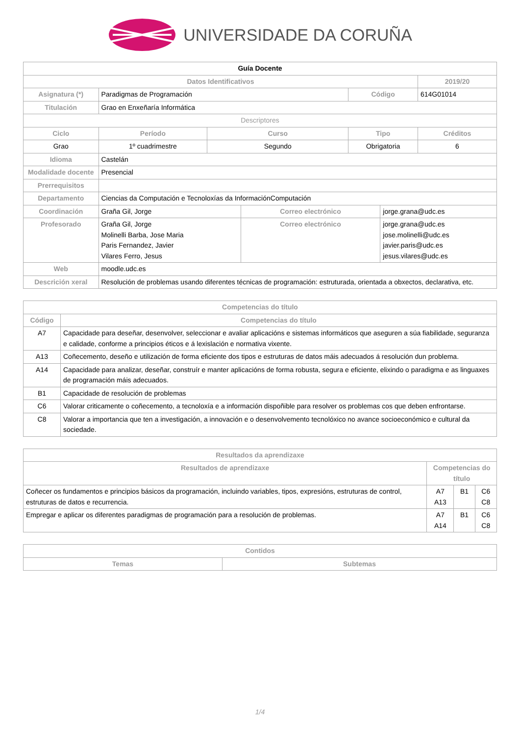UNIVERSIDADE DA CORUÑA
| Guía Docente | | | | | | | |
| --- | --- | --- | --- | --- | --- | --- | --- |
| Datos Identificativos | | | | | | | 2019/20 |
| Asignatura (*) | Paradigmas de Programación | | | | Código | | 614G01014 |
| Titulación | Grao en Enxeñaría Informática | | | | | | |
| Descriptores | | | | | | | |
| Ciclo | | Período | Curso | | Tipo | | Créditos |
| Grao | | 1º cuadrimestre | Segundo | | Obrigatoria | | 6 |
| Idioma | Castelán | | | | | | |
| Modalidade docente | Presencial | | | | | | |
| Prerrequisitos | | | | | | | |
| Departamento | Ciencias da Computación e Tecnoloxías da InformaciónComputación | | | | | | |
| Coordinación | Graña Gil, Jorge | | | Correo electrónico | | jorge.grana@udc.es | |
| Profesorado | Graña Gil, Jorge Molinelli Barba, Jose Maria Paris Fernandez, Javier Vilares Ferro, Jesus | | | Correo electrónico | | jorge.grana@udc.es jose.molinelli@udc.es javier.paris@udc.es jesus.vilares@udc.es | |
| Web | moodle.udc.es | | | | | | |
| Descrición xeral | Resolución de problemas usando diferentes técnicas de programación: estruturada, orientada a obxectos, declarativa, etc. | | | | | | |
| Competencias do título | |
| --- | --- |
| Código | Competencias do título |
| A7 | Capacidade para deseñar, desenvolver, seleccionar e avaliar aplicacións e sistemas informáticos que aseguren a súa fiabilidade, seguranza e calidade, conforme a principios éticos e á lexislación e normativa vixente. |
| A13 | Coñecemento, deseño e utilización de forma eficiente dos tipos e estruturas de datos máis adecuados á resolución dun problema. |
| A14 | Capacidade para analizar, deseñar, construír e manter aplicacións de forma robusta, segura e eficiente, elixindo o paradigma e as linguaxes de programación máis adecuados. |
| B1 | Capacidade de resolución de problemas |
| C6 | Valorar criticamente o coñecemento, a tecnoloxía e a información dispoñible para resolver os problemas cos que deben enfrontarse. |
| C8 | Valorar a importancia que ten a investigación, a innovación e o desenvolvemento tecnolóxico no avance socioeconómico e cultural da sociedade. |
| Resultados da aprendizaxe | | | |
| --- | --- | --- | --- |
| Resultados de aprendizaxe | Competencias do título | | |
| Coñecer os fundamentos e principios básicos da programación, incluindo variables, tipos, expresións, estruturas de control, estruturas de datos e recurrencia. | A7 A13 | B1 | C6 C8 |
| Empregar e aplicar os diferentes paradigmas de programación para a resolución de problemas. | A7 A14 | B1 | C6 C8 |
| Contidos | |
| --- | --- |
| Temas | Subtemas |
1/4